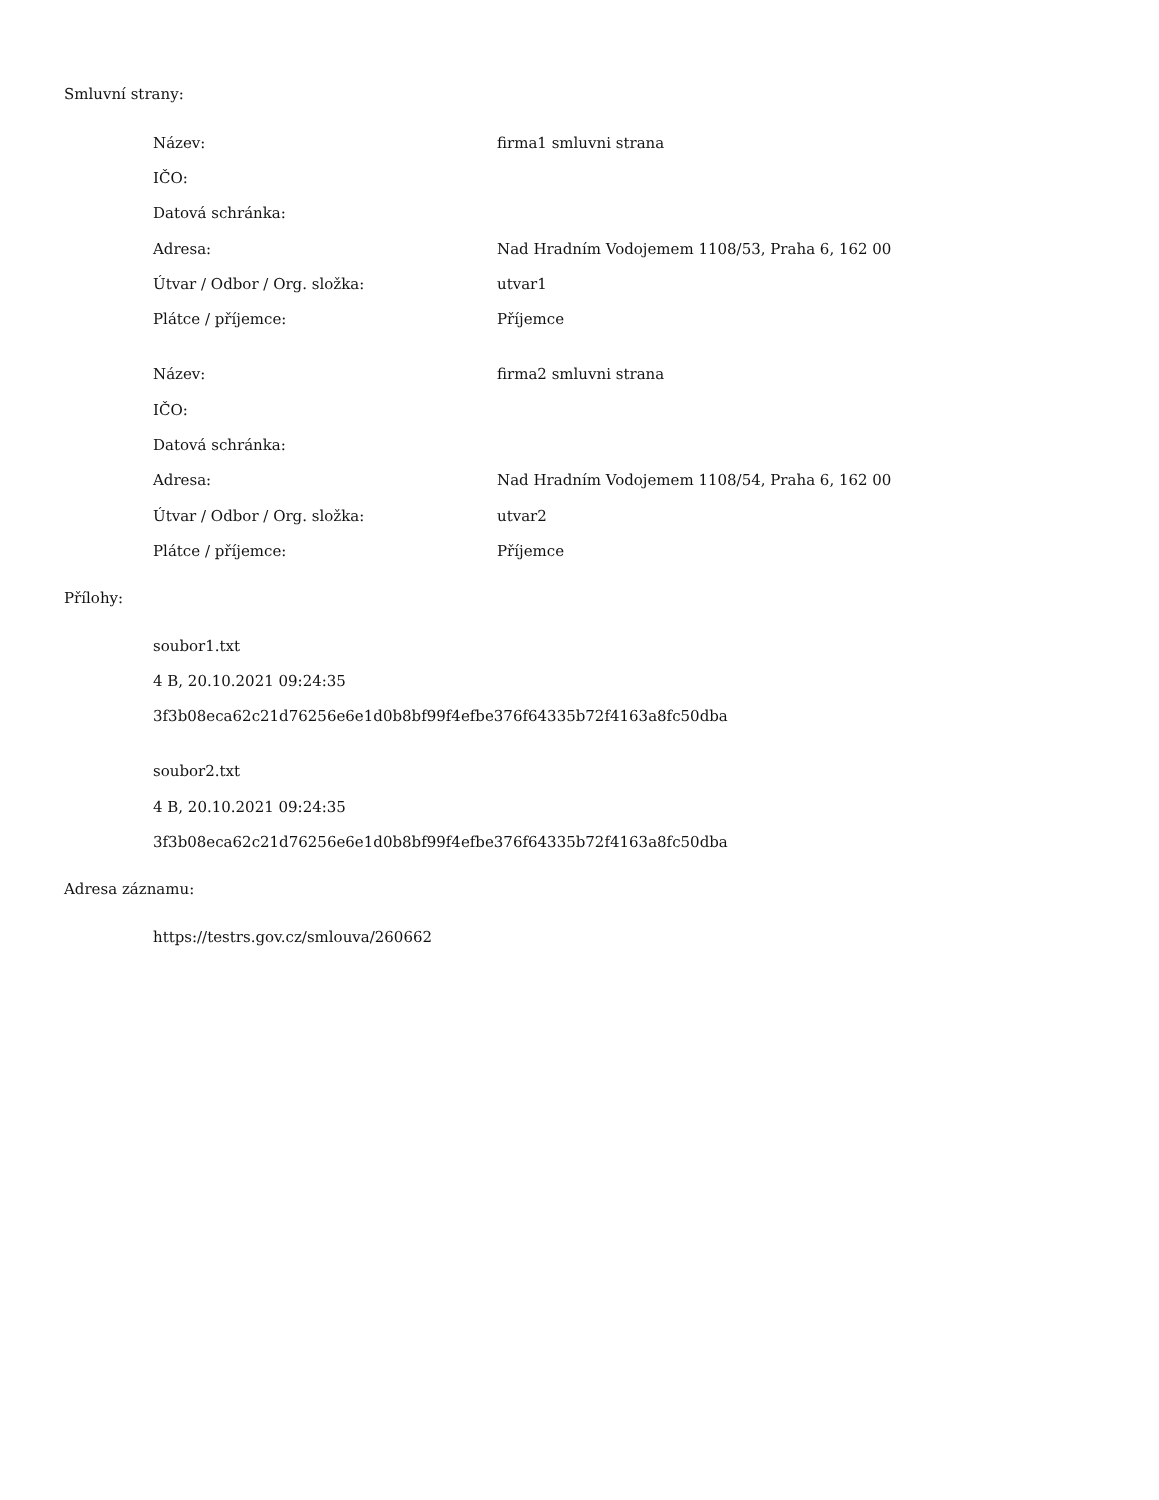Smluvní strany:
| Název: | firma1 smluvni strana |
| IČO: | |
| Datová schránka: | |
| Adresa: | Nad Hradním Vodojemem 1108/53, Praha 6, 162 00 |
| Útvar / Odbor / Org. složka: | utvar1 |
| Plátce / příjemce: | Příjemce |
| Název: | firma2 smluvni strana |
| IČO: | |
| Datová schránka: | |
| Adresa: | Nad Hradním Vodojemem 1108/54, Praha 6, 162 00 |
| Útvar / Odbor / Org. složka: | utvar2 |
| Plátce / příjemce: | Příjemce |
Přílohy:
soubor1.txt
4 B, 20.10.2021 09:24:35
3f3b08eca62c21d76256e6e1d0b8bf99f4efbe376f64335b72f4163a8fc50dba
soubor2.txt
4 B, 20.10.2021 09:24:35
3f3b08eca62c21d76256e6e1d0b8bf99f4efbe376f64335b72f4163a8fc50dba
Adresa záznamu:
https://testrs.gov.cz/smlouva/260662